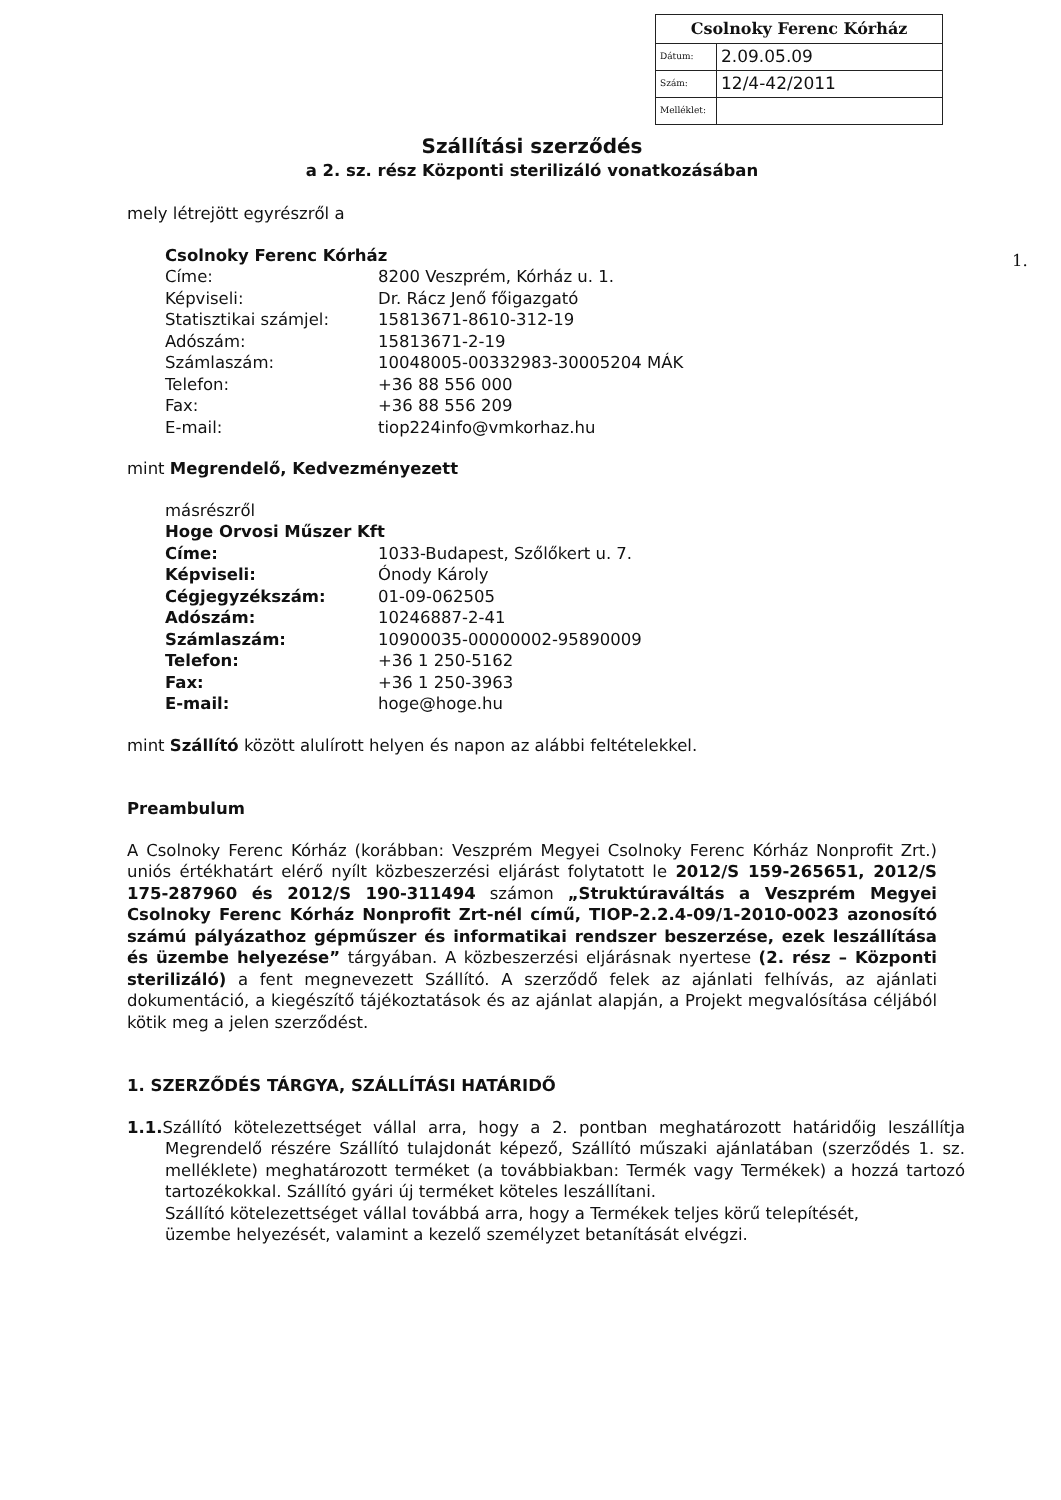| Csolnoky Ferenc Kórház | |
| Dátum: | 2.09.05.09 |
| Szám: | 12/4-42/2011 |
| Melléklet: | |
1.
Szállítási szerződés
a 2. sz. rész Központi sterilizáló vonatkozásában
mely létrejött egyrészről a
Csolnoky Ferenc Kórház
| Címe: | 8200 Veszprém, Kórház u. 1. |
| Képviseli: | Dr. Rácz Jenő főigazgató |
| Statisztikai számjel: | 15813671-8610-312-19 |
| Adószám: | 15813671-2-19 |
| Számlaszám: | 10048005-00332983-30005204 MÁK |
| Telefon: | +36 88 556 000 |
| Fax: | +36 88 556 209 |
| E-mail: | tiop224info@vmkorhaz.hu |
mint Megrendelő, Kedvezményezett
másrészről
Hoge Orvosi Műszer Kft
| Címe: | 1033-Budapest, Szőlőkert u. 7. |
| Képviseli: | Ónody Károly |
| Cégjegyzékszám: | 01-09-062505 |
| Adószám: | 10246887-2-41 |
| Számlaszám: | 10900035-00000002-95890009 |
| Telefon: | +36 1 250-5162 |
| Fax: | +36 1 250-3963 |
| E-mail: | hoge@hoge.hu |
mint Szállító között alulírott helyen és napon az alábbi feltételekkel.
Preambulum
A Csolnoky Ferenc Kórház (korábban: Veszprém Megyei Csolnoky Ferenc Kórház Nonprofit Zrt.) uniós értékhatárt elérő nyílt közbeszerzési eljárást folytatott le 2012/S 159-265651, 2012/S 175-287960 és 2012/S 190-311494 számon „Struktúraváltás a Veszprém Megyei Csolnoky Ferenc Kórház Nonprofit Zrt-nél című, TIOP-2.2.4-09/1-2010-0023 azonosító számú pályázathoz gépműszer és informatikai rendszer beszerzése, ezek leszállítása és üzembe helyezése” tárgyában. A közbeszerzési eljárásnak nyertese (2. rész – Központi sterilizáló) a fent megnevezett Szállító. A szerződő felek az ajánlati felhívás, az ajánlati dokumentáció, a kiegészítő tájékoztatások és az ajánlat alapján, a Projekt megvalósítása céljából kötik meg a jelen szerződést.
1. SZERZŐDÉS TÁRGYA, SZÁLLÍTÁSI HATÁRIDŐ
1.1. Szállító kötelezettséget vállal arra, hogy a 2. pontban meghatározott határidőig leszállítja Megrendelő részére Szállító tulajdonát képező, Szállító műszaki ajánlatában (szerződés 1. sz. melléklete) meghatározott terméket (a továbbiakban: Termék vagy Termékek) a hozzá tartozó tartozékokkal. Szállító gyári új terméket köteles leszállítani.
Szállító kötelezettséget vállal továbbá arra, hogy a Termékek teljes körű telepítését, üzembe helyezését, valamint a kezelő személyzet betanítását elvégzi.